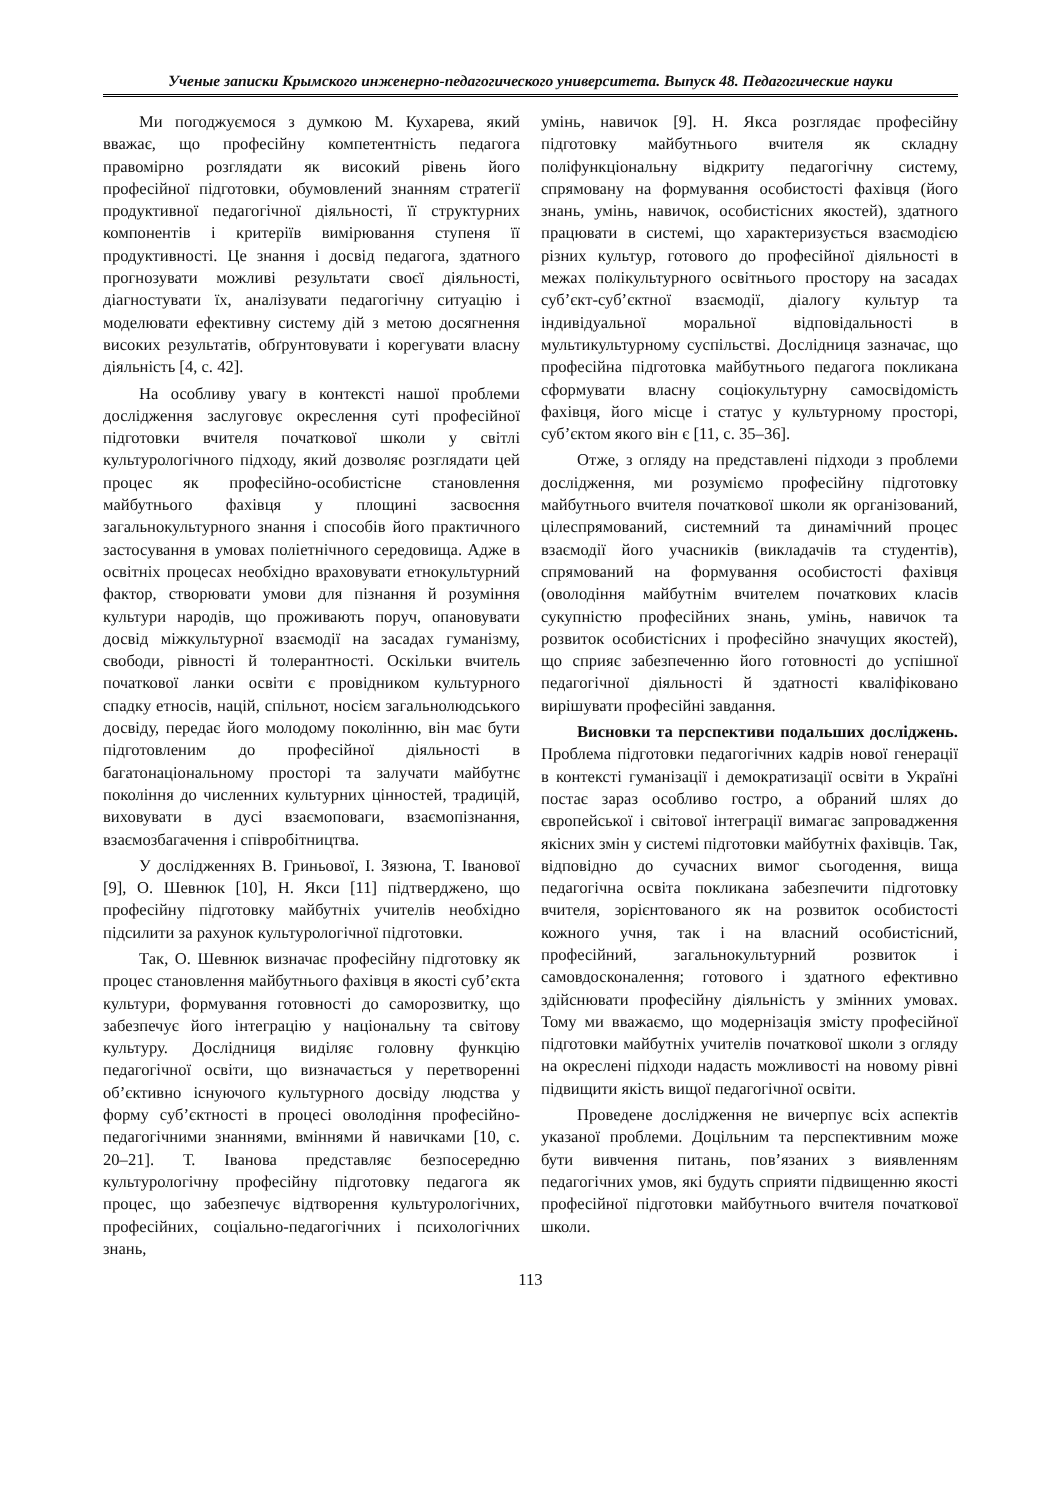Ученые записки Крымского инженерно-педагогического университета. Выпуск 48. Педагогические науки
Ми погоджуємося з думкою М. Кухарева, який вважає, що професійну компетентність педагога правомірно розглядати як високий рівень його професійної підготовки, обумовлений знанням стратегії продуктивної педагогічної діяльності, її структурних компонентів і критеріїв вимірювання ступеня її продуктивності. Це знання і досвід педагога, здатного прогнозувати можливі результати своєї діяльності, діагностувати їх, аналізувати педагогічну ситуацію і моделювати ефективну систему дій з метою досягнення високих результатів, обґрунтовувати і корегувати власну діяльність [4, с. 42].
На особливу увагу в контексті нашої проблеми дослідження заслуговує окреслення суті професійної підготовки вчителя початкової школи у світлі культурологічного підходу, який дозволяє розглядати цей процес як професійно-особистісне становлення майбутнього фахівця у площині засвоєння загальнокультурного знання і способів його практичного застосування в умовах поліетнічного середовища. Адже в освітніх процесах необхідно враховувати етнокультурний фактор, створювати умови для пізнання й розуміння культури народів, що проживають поруч, опановувати досвід міжкультурної взаємодії на засадах гуманізму, свободи, рівності й толерантності. Оскільки вчитель початкової ланки освіти є провідником культурного спадку етносів, націй, спільнот, носієм загальнолюдського досвіду, передає його молодому поколінню, він має бути підготовленим до професійної діяльності в багатонаціональному просторі та залучати майбутнє покоління до численних культурних цінностей, традицій, виховувати в дусі взаємоповаги, взаємопізнання, взаємозбагачення і співробітництва.
У дослідженнях В. Гриньової, І. Зязюна, Т. Іванової [9], О. Шевнюк [10], Н. Якси [11] підтверджено, що професійну підготовку майбутніх учителів необхідно підсилити за рахунок культурологічної підготовки.
Так, О. Шевнюк визначає професійну підготовку як процес становлення майбутнього фахівця в якості суб’єкта культури, формування готовності до саморозвитку, що забезпечує його інтеграцію у національну та світову культуру. Дослідниця виділяє головну функцію педагогічної освіти, що визначається у перетворенні об’єктивно існуючого культурного досвіду людства у форму суб’єктності в процесі оволодіння професійно-педагогічними знаннями, вміннями й навичками [10, с. 20–21]. Т. Іванова представляє безпосередню культурологічну професійну підготовку педагога як процес, що забезпечує відтворення культурологічних, професійних, соціально-педагогічних і психологічних знань,
умінь, навичок [9]. Н. Якса розглядає професійну підготовку майбутнього вчителя як складну поліфункціональну відкриту педагогічну систему, спрямовану на формування особистості фахівця (його знань, умінь, навичок, особистісних якостей), здатного працювати в системі, що характеризується взаємодією різних культур, готового до професійної діяльності в межах полікультурного освітнього простору на засадах суб’єкт-суб’єктної взаємодії, діалогу культур та індивідуальної моральної відповідальності в мультикультурному суспільстві. Дослідниця зазначає, що професійна підготовка майбутнього педагога покликана сформувати власну соціокультурну самосвідомість фахівця, його місце і статус у культурному просторі, суб’єктом якого він є [11, с. 35–36].
Отже, з огляду на представлені підходи з проблеми дослідження, ми розуміємо професійну підготовку майбутнього вчителя початкової школи як організований, цілеспрямований, системний та динамічний процес взаємодії його учасників (викладачів та студентів), спрямований на формування особистості фахівця (оволодіння майбутнім вчителем початкових класів сукупністю професійних знань, умінь, навичок та розвиток особистісних і професійно значущих якостей), що сприяє забезпеченню його готовності до успішної педагогічної діяльності й здатності кваліфіковано вирішувати професійні завдання.
Висновки та перспективи подальших досліджень. Проблема підготовки педагогічних кадрів нової генерації в контексті гуманізації і демократизації освіти в Україні постає зараз особливо гостро, а обраний шлях до європейської і світової інтеграції вимагає запровадження якісних змін у системі підготовки майбутніх фахівців. Так, відповідно до сучасних вимог сьогодення, вища педагогічна освіта покликана забезпечити підготовку вчителя, зорієнтованого як на розвиток особистості кожного учня, так і на власний особистісний, професійний, загальнокультурний розвиток і самовдосконалення; готового і здатного ефективно здійснювати професійну діяльність у змінних умовах. Тому ми вважаємо, що модернізація змісту професійної підготовки майбутніх учителів початкової школи з огляду на окреслені підходи надасть можливості на новому рівні підвищити якість вищої педагогічної освіти.
Проведене дослідження не вичерпує всіх аспектів указаної проблеми. Доцільним та перспективним може бути вивчення питань, пов’язаних з виявленням педагогічних умов, які будуть сприяти підвищенню якості професійної підготовки майбутнього вчителя початкової школи.
113